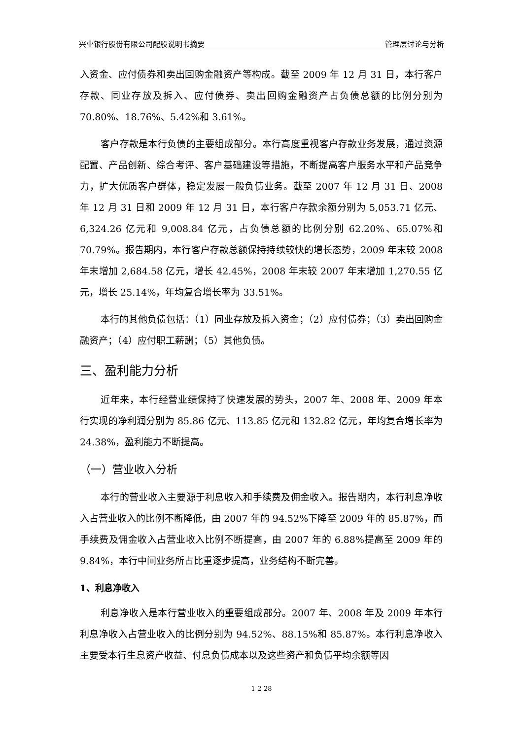兴业银行股份有限公司配股说明书摘要 管理层讨论与分析
入资金、应付债券和卖出回购金融资产等构成。截至 2009 年 12 月 31 日，本行客户存款、同业存放及拆入、应付债券、卖出回购金融资产占负债总额的比例分别为 70.80%、18.76%、5.42%和 3.61%。
客户存款是本行负债的主要组成部分。本行高度重视客户存款业务发展，通过资源配置、产品创新、综合考评、客户基础建设等措施，不断提高客户服务水平和产品竞争力，扩大优质客户群体，稳定发展一般负债业务。截至 2007 年 12 月 31 日、2008 年 12 月 31 日和 2009 年 12 月 31 日，本行客户存款余额分别为 5,053.71 亿元、6,324.26 亿元和 9,008.84 亿元，占负债总额的比例分别 62.20%、65.07%和 70.79%。报告期内，本行客户存款总额保持持续较快的增长态势，2009 年末较 2008 年末增加 2,684.58 亿元，增长 42.45%，2008 年末较 2007 年末增加 1,270.55 亿元，增长 25.14%，年均复合增长率为 33.51%。
本行的其他负债包括：（1）同业存放及拆入资金；（2）应付债券；（3）卖出回购金融资产；（4）应付职工薪酬；（5）其他负债。
三、盈利能力分析
近年来，本行经营业绩保持了快速发展的势头，2007 年、2008 年、2009 年本行实现的净利润分别为 85.86 亿元、113.85 亿元和 132.82 亿元，年均复合增长率为 24.38%，盈利能力不断提高。
（一）营业收入分析
本行的营业收入主要源于利息收入和手续费及佣金收入。报告期内，本行利息净收入占营业收入的比例不断降低，由 2007 年的 94.52%下降至 2009 年的 85.87%，而手续费及佣金收入占营业收入比例不断提高，由 2007 年的 6.88%提高至 2009 年的 9.84%，本行中间业务所占比重逐步提高，业务结构不断完善。
1、利息净收入
利息净收入是本行营业收入的重要组成部分。2007 年、2008 年及 2009 年本行利息净收入占营业收入的比例分别为 94.52%、88.15%和 85.87%。本行利息净收入主要受本行生息资产收益、付息负债成本以及这些资产和负债平均余额等因
1-2-28